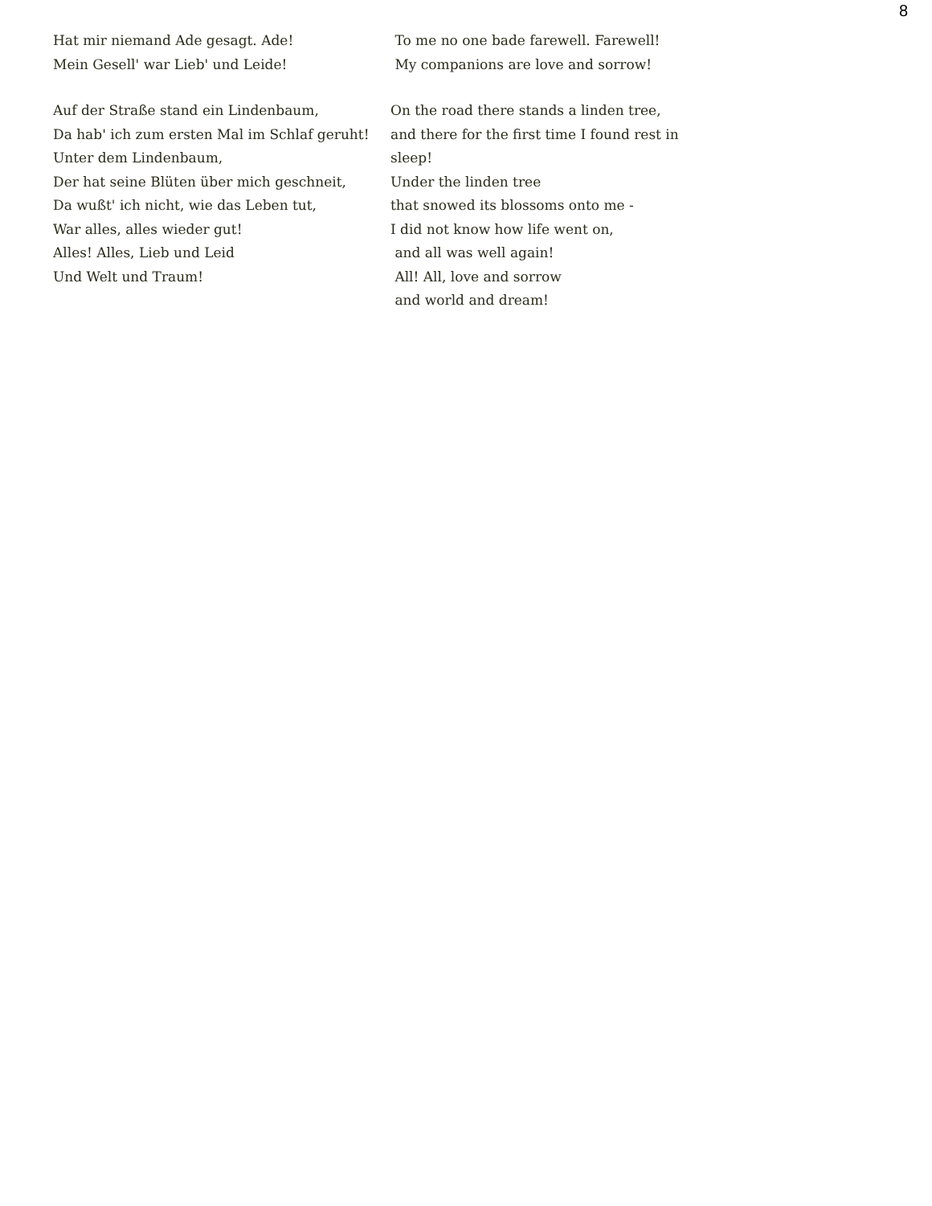8
Hat mir niemand Ade gesagt. Ade!
Mein Gesell' war Lieb' und Leide!
Auf der Straße stand ein Lindenbaum,
Da hab' ich zum ersten Mal im Schlaf geruht!
Unter dem Lindenbaum,
Der hat seine Blüten über mich geschneit,
Da wußt' ich nicht, wie das Leben tut,
War alles, alles wieder gut!
Alles! Alles, Lieb und Leid
Und Welt und Traum!
To me no one bade farewell. Farewell!
My companions are love and sorrow!
On the road there stands a linden tree,
and there for the first time I found rest in
sleep!
Under the linden tree
that snowed its blossoms onto me -
I did not know how life went on,
and all was well again!
All! All, love and sorrow
and world and dream!